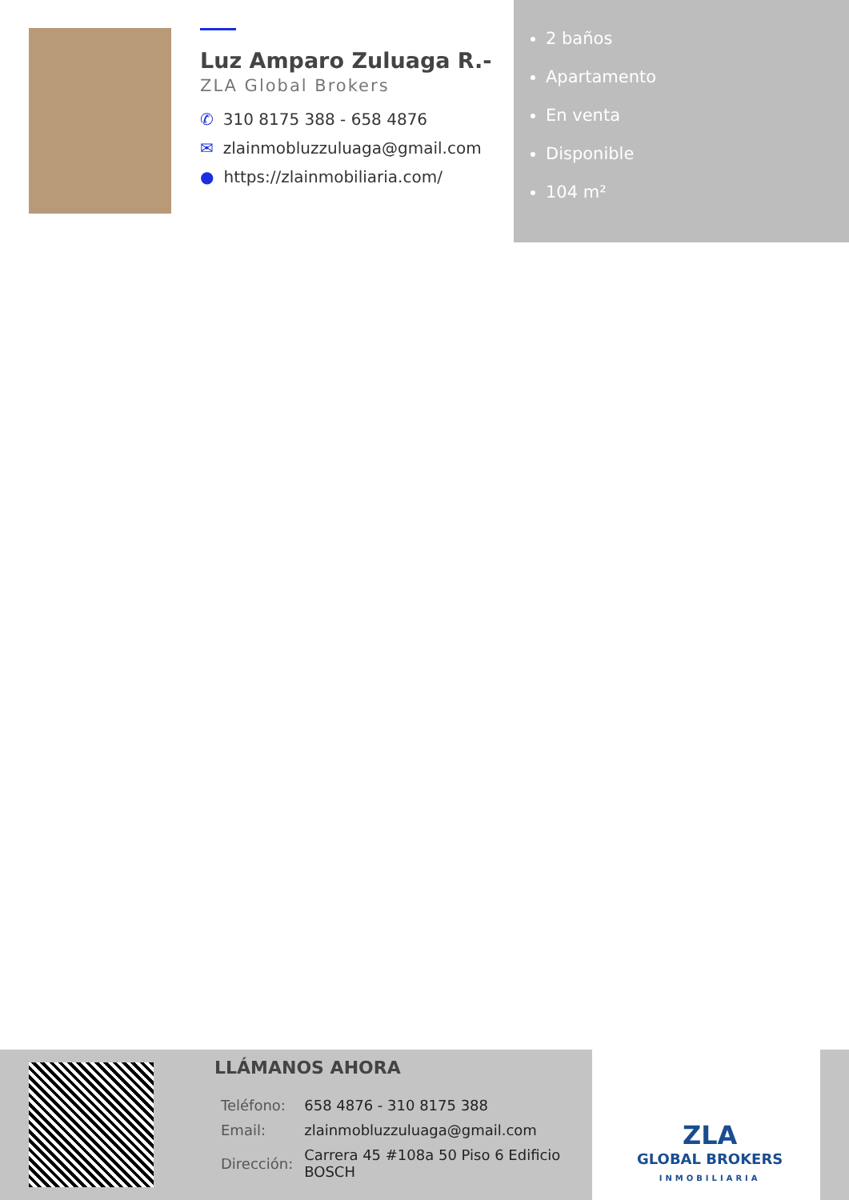Luz Amparo Zuluaga R.-
ZLA Global Brokers
✆ 310 8175 388 - 658 4876
✉ zlainmobluzzuluaga@gmail.com
● https://zlainmobiliaria.com/
2 baños
Apartamento
En venta
Disponible
104 m²
LLÁMANOS AHORA
| Teléfono: | 658 4876 - 310 8175 388 |
| Email: | zlainmobluzzuluaga@gmail.com |
| Dirección: | Carrera 45 #108a 50 Piso 6 Edificio BOSCH |
ZLA
GLOBAL BROKERS
INMOBILIARIA